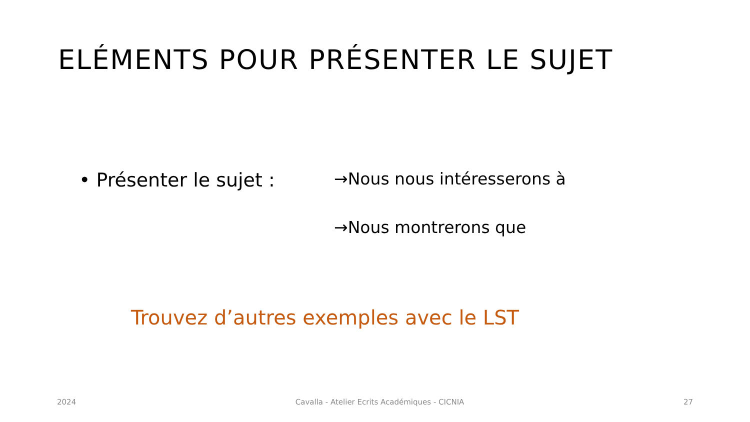ELÉMENTS POUR PRÉSENTER LE SUJET
• Présenter le sujet :
→Nous nous intéresserons à
→Nous montrerons que
Trouvez d’autres exemples avec le LST
2024 Cavalla - Atelier Ecrits Académiques - CICNIA 27